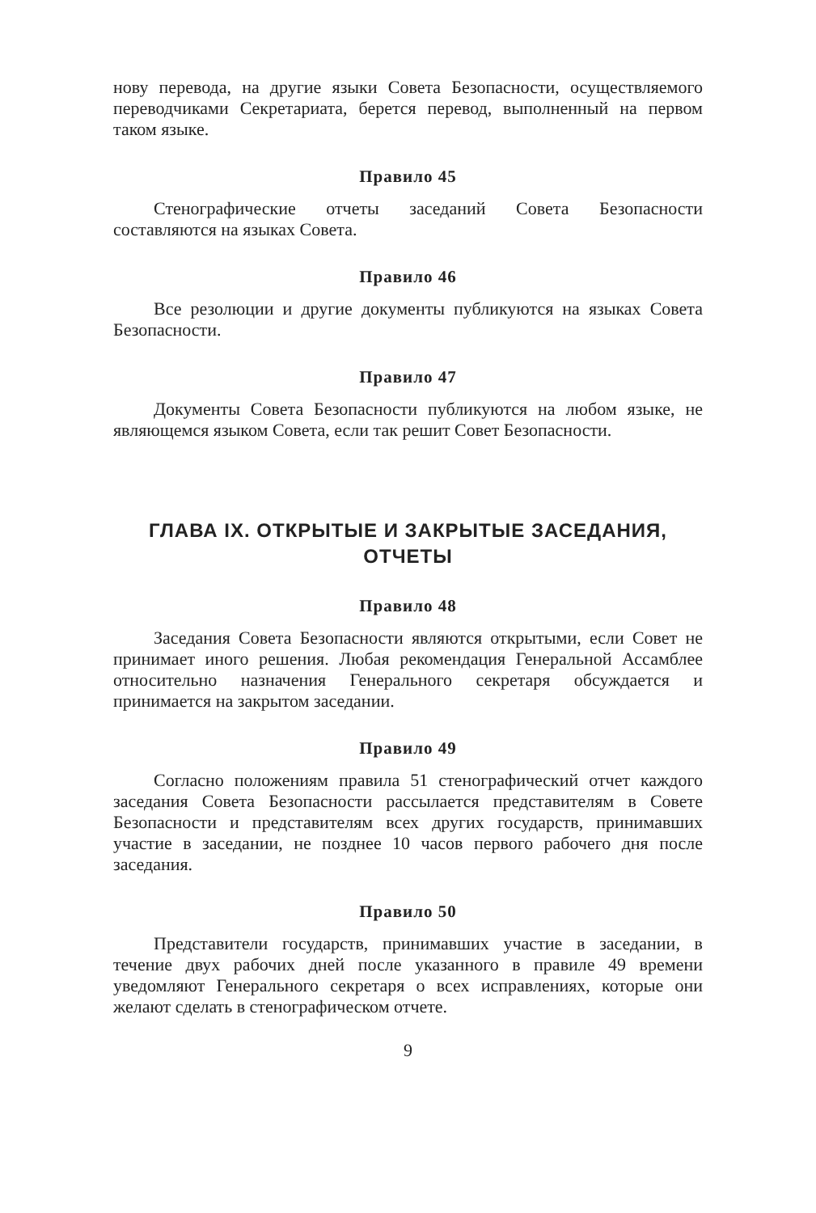нову перевода, на другие языки Совета Безопасности, осуществляемого переводчиками Секретариата, берется перевод, выполненный на первом таком языке.
Правило 45
Стенографические отчеты заседаний Совета Безопасности составляются на языках Совета.
Правило 46
Все резолюции и другие документы публикуются на языках Совета Безопасности.
Правило 47
Документы Совета Безопасности публикуются на любом языке, не являющемся языком Совета, если так решит Совет Безопасности.
ГЛАВА IX. ОТКРЫТЫЕ И ЗАКРЫТЫЕ ЗАСЕДАНИЯ,
ОТЧЕТЫ
Правило 48
Заседания Совета Безопасности являются открытыми, если Совет не принимает иного решения. Любая рекомендация Генеральной Ассамблее относительно назначения Генерального секретаря обсуждается и принимается на закрытом заседании.
Правило 49
Согласно положениям правила 51 стенографический отчет каждого заседания Совета Безопасности рассылается представителям в Совете Безопасности и представителям всех других государств, принимавших участие в заседании, не позднее 10 часов первого рабочего дня после заседания.
Правило 50
Представители государств, принимавших участие в заседании, в течение двух рабочих дней после указанного в правиле 49 времени уведомляют Генерального секретаря о всех исправлениях, которые они желают сделать в стенографическом отчете.
9